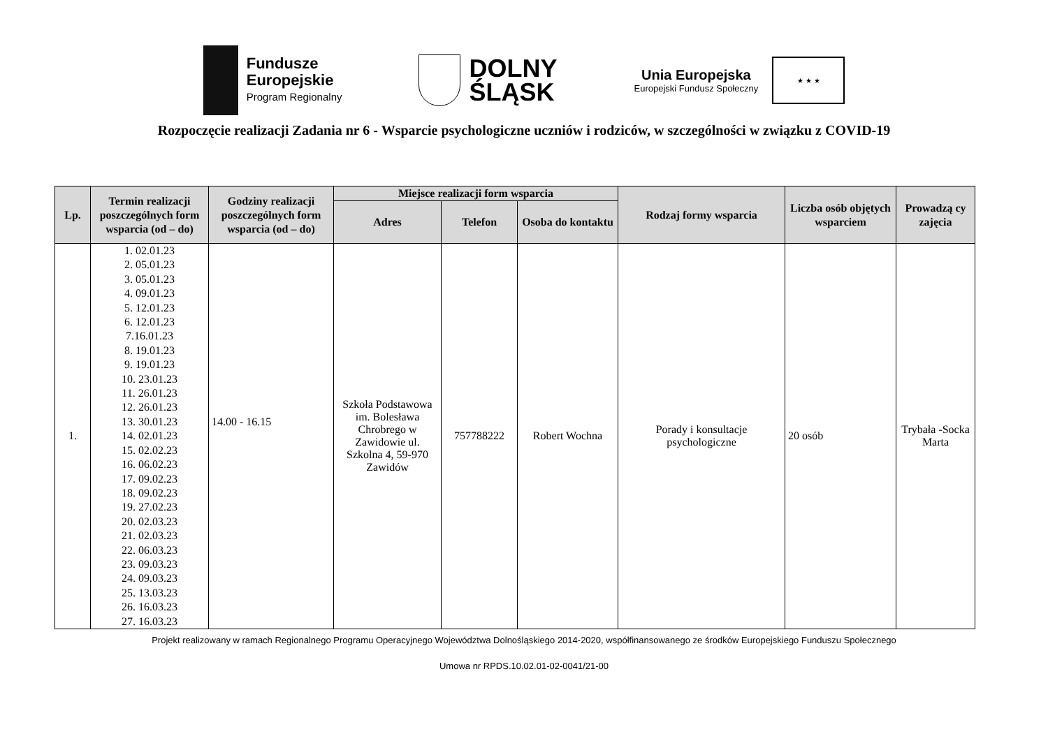Fundusze
Europejskie
Program Regionalny
DOLNY
ŚLĄSK
Unia Europejska
Europejski Fundusz Społeczny
★ ★ ★
Rozpoczęcie realizacji Zadania nr 6 - Wsparcie psychologiczne uczniów i rodziców, w szczególności w związku z COVID-19
| Lp. | Termin realizacji poszczególnych form wsparcia (od – do) | Godziny realizacji poszczególnych form wsparcia (od – do) | Miejsce realizacji form wsparcia | | | Rodzaj formy wsparcia | Liczba osób objętych wsparciem | Prowadzą cy zajęcia |
| --- | --- | --- | --- | --- | --- | --- | --- | --- |
| | | | Adres | Telefon | Osoba do kontaktu | | | |
| 1. | 1. 02.01.23 2. 05.01.23 3. 05.01.23 4. 09.01.23 5. 12.01.23 6. 12.01.23 7.16.01.23 8. 19.01.23 9. 19.01.23 10. 23.01.23 11. 26.01.23 12. 26.01.23 13. 30.01.23 14. 02.01.23 15. 02.02.23 16. 06.02.23 17. 09.02.23 18. 09.02.23 19. 27.02.23 20. 02.03.23 21. 02.03.23 22. 06.03.23 23. 09.03.23 24. 09.03.23 25. 13.03.23 26. 16.03.23 27. 16.03.23 | 14.00 - 16.15 | Szkoła Podstawowa im. Bolesława Chrobrego w Zawidowie ul. Szkolna 4, 59-970 Zawidów | 757788222 | Robert Wochna | Porady i konsultacje psychologiczne | 20 osób | Trybała -Socka Marta |
Projekt realizowany w ramach Regionalnego Programu Operacyjnego Województwa Dolnośląskiego 2014-2020, współfinansowanego ze środków Europejskiego Funduszu Społecznego
Umowa nr RPDS.10.02.01-02-0041/21-00